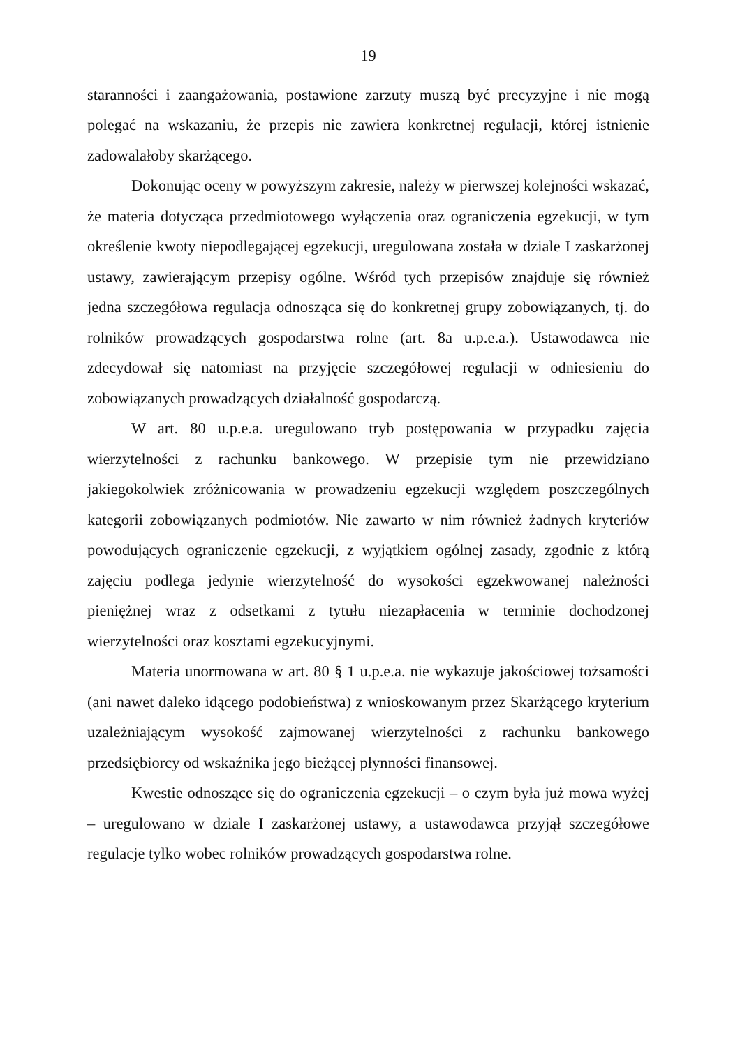19
staranności i zaangażowania, postawione zarzuty muszą być precyzyjne i nie mogą polegać na wskazaniu, że przepis nie zawiera konkretnej regulacji, której istnienie zadowalałoby skarżącego.
Dokonując oceny w powyższym zakresie, należy w pierwszej kolejności wskazać, że materia dotycząca przedmiotowego wyłączenia oraz ograniczenia egzekucji, w tym określenie kwoty niepodlegającej egzekucji, uregulowana została w dziale I zaskarżonej ustawy, zawierającym przepisy ogólne. Wśród tych przepisów znajduje się również jedna szczegółowa regulacja odnosząca się do konkretnej grupy zobowiązanych, tj. do rolników prowadzących gospodarstwa rolne (art. 8a u.p.e.a.). Ustawodawca nie zdecydował się natomiast na przyjęcie szczegółowej regulacji w odniesieniu do zobowiązanych prowadzących działalność gospodarczą.
W art. 80 u.p.e.a. uregulowano tryb postępowania w przypadku zajęcia wierzytelności z rachunku bankowego. W przepisie tym nie przewidziano jakiegokolwiek zróżnicowania w prowadzeniu egzekucji względem poszczególnych kategorii zobowiązanych podmiotów. Nie zawarto w nim również żadnych kryteriów powodujących ograniczenie egzekucji, z wyjątkiem ogólnej zasady, zgodnie z którą zajęciu podlega jedynie wierzytelność do wysokości egzekwowanej należności pieniężnej wraz z odsetkami z tytułu niezapłacenia w terminie dochodzonej wierzytelności oraz kosztami egzekucyjnymi.
Materia unormowana w art. 80 § 1 u.p.e.a. nie wykazuje jakościowej tożsamości (ani nawet daleko idącego podobieństwa) z wnioskowanym przez Skarżącego kryterium uzależniającym wysokość zajmowanej wierzytelności z rachunku bankowego przedsiębiorcy od wskaźnika jego bieżącej płynności finansowej.
Kwestie odnoszące się do ograniczenia egzekucji – o czym była już mowa wyżej – uregulowano w dziale I zaskarżonej ustawy, a ustawodawca przyjął szczegółowe regulacje tylko wobec rolników prowadzących gospodarstwa rolne.